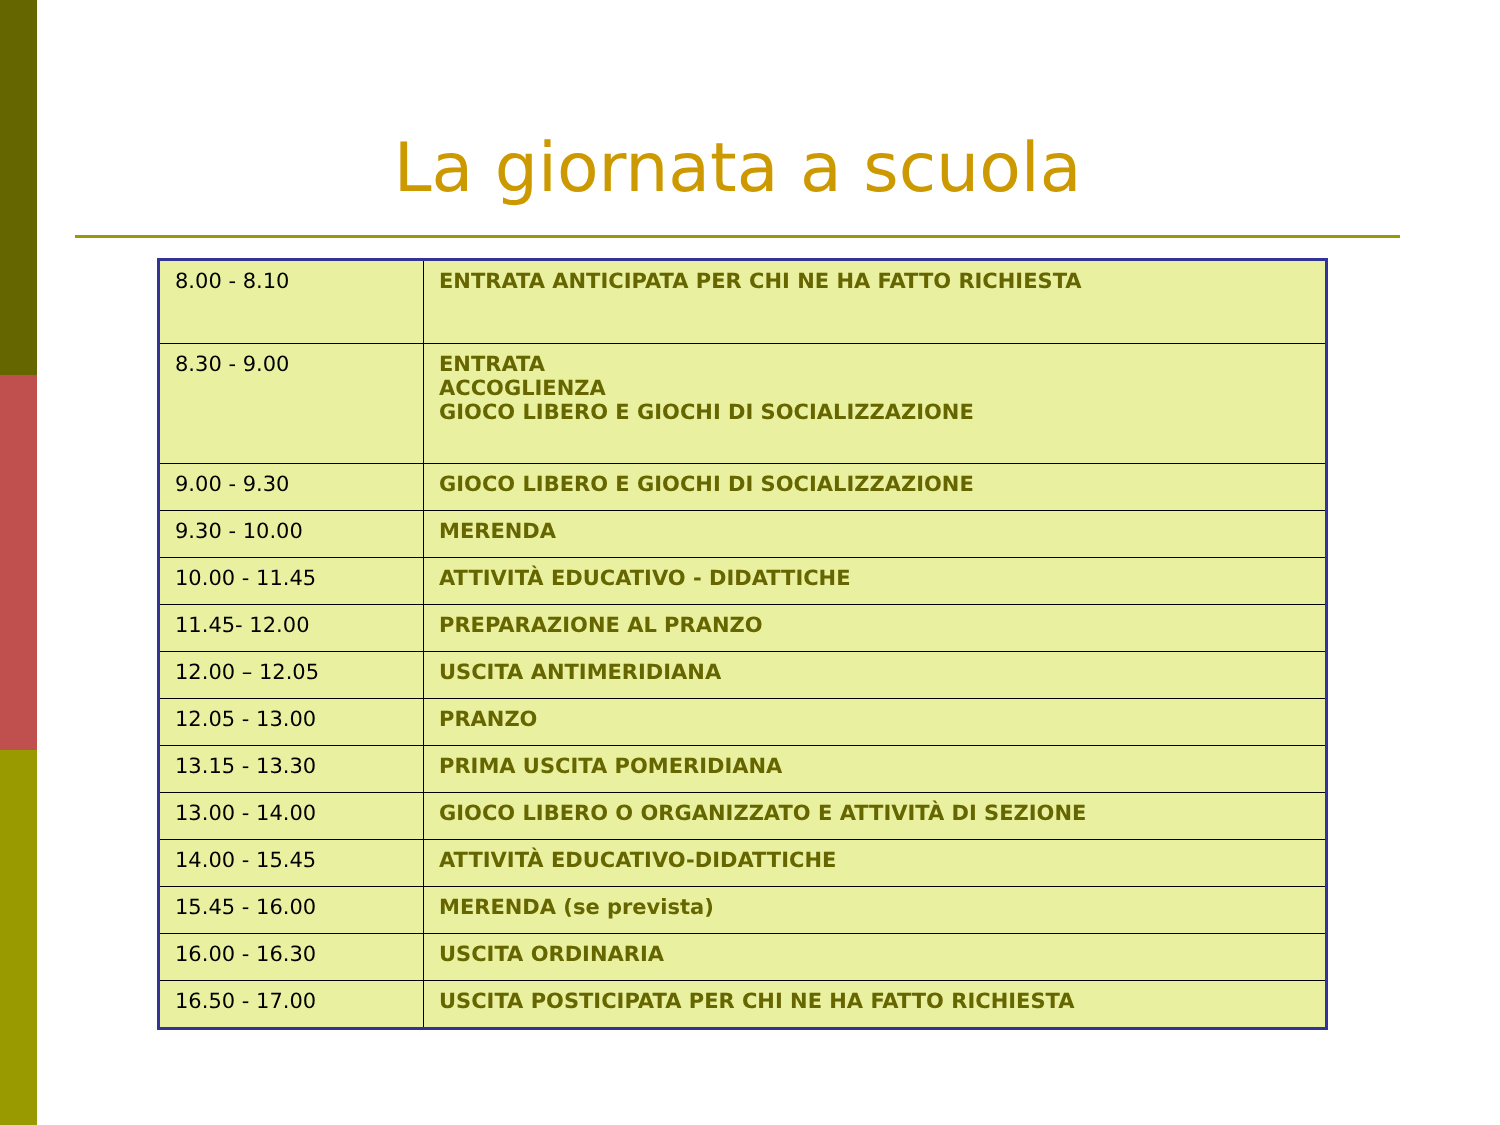La giornata a scuola
| 8.00 - 8.10 | ENTRATA ANTICIPATA PER CHI NE HA FATTO RICHIESTA |
| 8.30 - 9.00 | ENTRATA ACCOGLIENZA GIOCO LIBERO E GIOCHI DI SOCIALIZZAZIONE |
| 9.00 - 9.30 | GIOCO LIBERO E GIOCHI DI SOCIALIZZAZIONE |
| 9.30 - 10.00 | MERENDA |
| 10.00 - 11.45 | ATTIVITÀ EDUCATIVO - DIDATTICHE |
| 11.45- 12.00 | PREPARAZIONE AL PRANZO |
| 12.00 – 12.05 | USCITA ANTIMERIDIANA |
| 12.05 - 13.00 | PRANZO |
| 13.15 - 13.30 | PRIMA USCITA POMERIDIANA |
| 13.00 - 14.00 | GIOCO LIBERO O ORGANIZZATO E ATTIVITÀ DI SEZIONE |
| 14.00 - 15.45 | ATTIVITÀ EDUCATIVO-DIDATTICHE |
| 15.45 - 16.00 | MERENDA (se prevista) |
| 16.00 - 16.30 | USCITA ORDINARIA |
| 16.50 - 17.00 | USCITA POSTICIPATA PER CHI NE HA FATTO RICHIESTA |